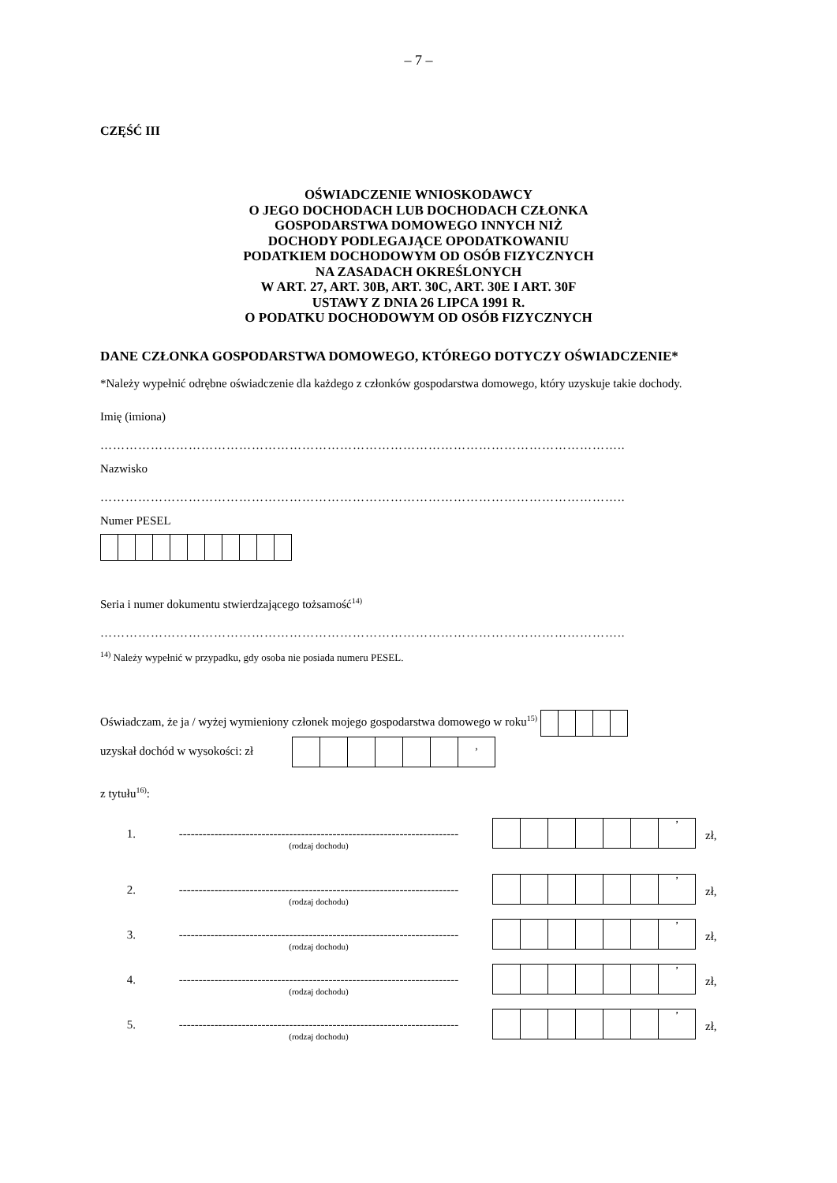– 7 –
CZĘŚĆ III
OŚWIADCZENIE WNIOSKODAWCY
O JEGO DOCHODACH LUB DOCHODACH CZŁONKA
GOSPODARSTWA DOMOWEGO INNYCH NIŻ
DOCHODY PODLEGAJĄCE OPODATKOWANIU
PODATKIEM DOCHODOWYM OD OSÓB FIZYCZNYCH
NA ZASADACH OKREŚLONYCH
W ART. 27, ART. 30B, ART. 30C, ART. 30E I ART. 30F
USTAWY Z DNIA 26 LIPCA 1991 R.
O PODATKU DOCHODOWYM OD OSÓB FIZYCZNYCH
DANE CZŁONKA GOSPODARSTWA DOMOWEGO, KTÓREGO DOTYCZY OŚWIADCZENIE*
*Należy wypełnić odrębne oświadczenie dla każdego z członków gospodarstwa domowego, który uzyskuje takie dochody.
Imię (imiona)
……………………………………………………………………………………………………………..
Nazwisko
……………………………………………………………………………………………………………..
Numer PESEL
Seria i numer dokumentu stwierdzającego tożsamość<sup>14)</sup>
……………………………………………………………………………………………………………..
<sup>14)</sup> Należy wypełnić w przypadku, gdy osoba nie posiada numeru PESEL.
Oświadczam, że ja / wyżej wymieniony członek mojego gospodarstwa domowego w roku<sup>15)</sup>
uzyskał dochód w wysokości: zł ,
z tytułu<sup>16)</sup>:
1. -----------------------------------------------------------------------
(rodzaj dochodu)
’
zł,
2. -----------------------------------------------------------------------
(rodzaj dochodu)
’
zł,
3. -----------------------------------------------------------------------
(rodzaj dochodu)
’
zł,
4. -----------------------------------------------------------------------
(rodzaj dochodu)
’
zł,
5. -----------------------------------------------------------------------
(rodzaj dochodu)
’
zł,